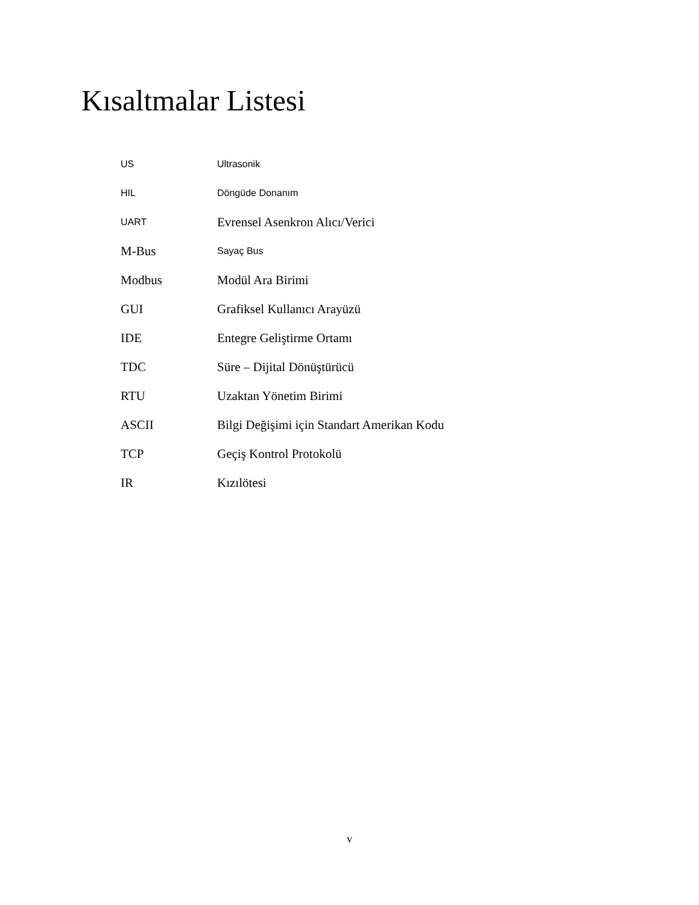Kısaltmalar Listesi
| US | Ultrasonik |
| HIL | Döngüde Donanım |
| UART | Evrensel Asenkron Alıcı/Verici |
| M-Bus | Sayaç Bus |
| Modbus | Modül Ara Birimi |
| GUI | Grafiksel Kullanıcı Arayüzü |
| IDE | Entegre Geliştirme Ortamı |
| TDC | Süre – Dijital Dönüştürücü |
| RTU | Uzaktan Yönetim Birimi |
| ASCII | Bilgi Değişimi için Standart Amerikan Kodu |
| TCP | Geçiş Kontrol Protokolü |
| IR | Kızılötesi |
v